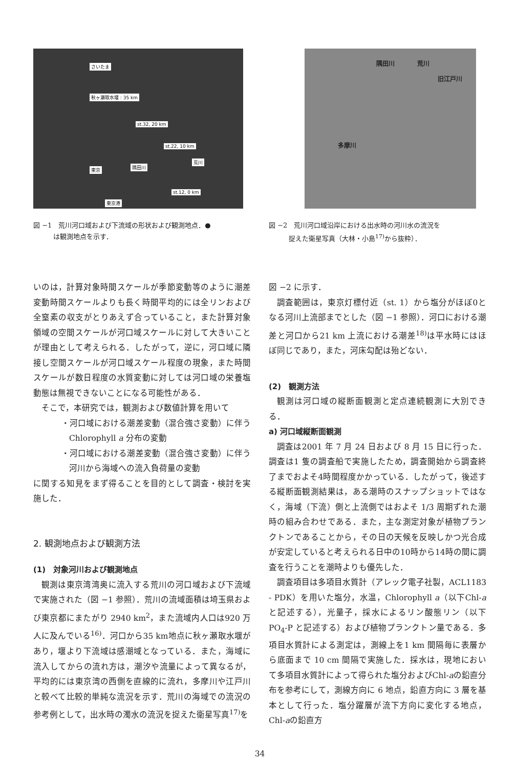さいたま
秋ヶ瀬取水堰 : 35 km
st.32, 20 km
st.22, 10 km
荒川
東京 隅田川
st.12, 0 km
東京港
図 −1　荒川河口域および下流域の形状および観測地点．●
　　　は観測地点を示す．
隅田川 荒川
旧江戸川
多摩川
図 −2　荒川河口域沿岸における出水時の河川水の流況を
　　　捉えた衛星写真（大林・小島<sup>17)</sup>から抜粋）．
いのは，計算対象時間スケールが季節変動等のように潮差変動時間スケールよりも長く時間平均的には全リンおよび全窒素の収支がとりあえず合っていること，また計算対象領域の空間スケールが河口域スケールに対して大きいことが理由として考えられる．したがって，逆に，河口域に隣接し空間スケールが河口域スケール程度の現象，また時間スケールが数日程度の水質変動に対しては河口域の栄養塩動態は無視できないことになる可能性がある．
そこで，本研究では，観測および数値計算を用いて
・河口域における潮差変動（混合強さ変動）に伴う Chlorophyll a 分布の変動
・河口域における潮差変動（混合強さ変動）に伴う河川から海域への流入負荷量の変動
に関する知見をまず得ることを目的として調査・検討を実施した．
2. 観測地点および観測方法
(1)　対象河川および観測地点
観測は東京湾湾奥に流入する荒川の河口域および下流域で実施された（図 −1 参照）．荒川の流域面積は埼玉県および東京都にまたがり 2940 km<sup>2</sup>，また流域内人口は920 万人に及んでいる<sup>16)</sup>．河口から35 km地点に秋ヶ瀬取水堰があり，堰より下流域は感潮域となっている．また，海域に流入してからの流れ方は，潮汐や流量によって異なるが，平均的には東京湾の西側を直線的に流れ，多摩川や江戸川と較べて比較的単純な流況を示す．荒川の海域での流況の参考例として，出水時の濁水の流況を捉えた衛星写真<sup>17)</sup>を
図 −2 に示す．
調査範囲は，東京灯標付近（st. 1）から塩分がほぼ0となる河川上流部までとした（図 −1 参照）．河口における潮差と河口から21 km 上流における潮差<sup>18)</sup>は平水時にはほぼ同じであり，また，河床勾配は殆どない．
(2)　観測方法
観測は河口域の縦断面観測と定点連続観測に大別できる．
a) 河口域縦断面観測
調査は2001 年 7 月 24 日および 8 月 15 日に行った．調査は1 隻の調査船で実施したため，調査開始から調査終了までおよそ4時間程度かかっている．したがって，後述する縦断面観測結果は，ある潮時のスナップショットではなく，海域（下流）側と上流側ではおよそ 1/3 周期ずれた潮時の組み合わせである．また，主な測定対象が植物プランクトンであることから，その日の天候を反映しかつ光合成が安定していると考えられる日中の10時から14時の間に調査を行うことを潮時よりも優先した．
調査項目は多項目水質計（アレック電子社製，ACL1183 - PDK）を用いた塩分，水温，Chlorophyll a（以下Chl-aと記述する），光量子，採水によるリン酸態リン（以下 PO<sub>4</sub>-P と記述する）および植物プランクトン量である．多項目水質計による測定は，測線上を1 km 間隔毎に表層から底面まで 10 cm 間隔で実施した．採水は，現地において多項目水質計によって得られた塩分およびChl-aの鉛直分布を参考にして，測線方向に 6 地点，鉛直方向に 3 層を基本として行った．塩分躍層が流下方向に変化する地点，Chl-aの鉛直方
34